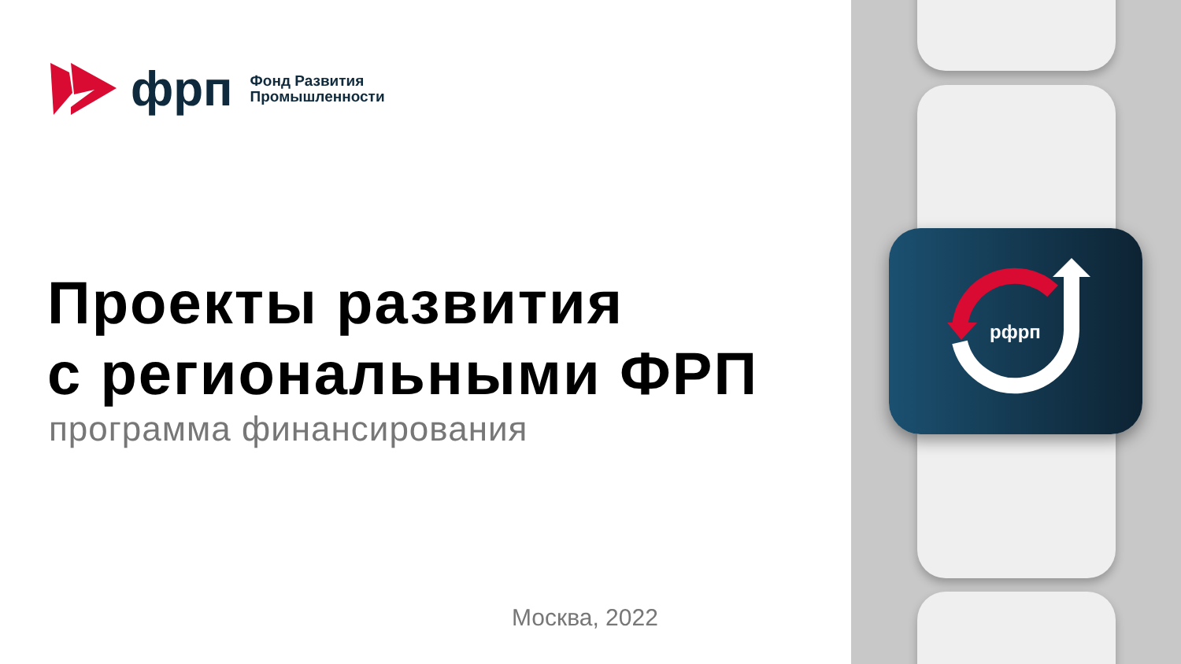фрп
Фонд Развития
Промышленности
Проекты развития
с региональными ФРП
программа финансирования
Москва, 2022
рфрп